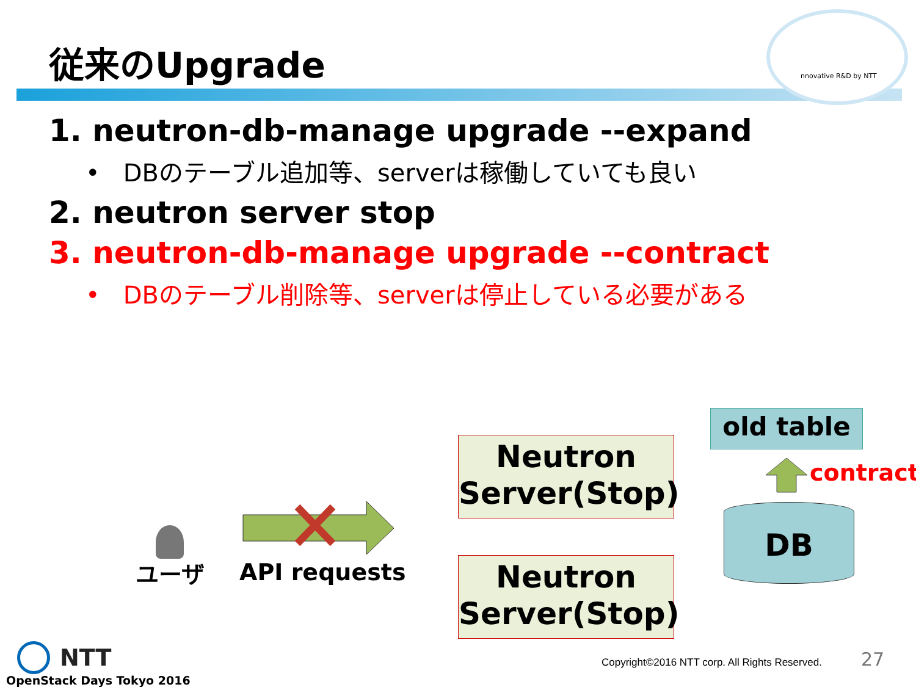nnovative R&D by NTT
従来のUpgrade
1. neutron-db-manage upgrade --expand
• DBのテーブル追加等、serverは稼働していても良い
2. neutron server stop
3. neutron-db-manage upgrade --contract
• DBのテーブル削除等、serverは停止している必要がある
ユーザ API requests
Neutron
Server(Stop)
Neutron
Server(Stop)
old table
contract
DB
NTT
OpenStack Days Tokyo 2016
Copyright©2016 NTT corp. All Rights Reserved.
27